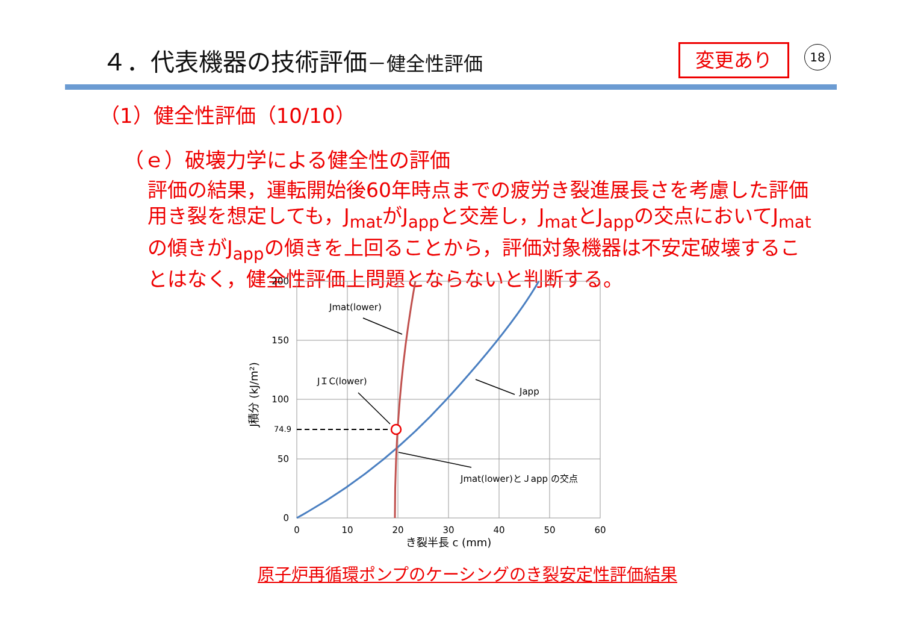４．代表機器の技術評価－健全性評価 変更あり 18
（1）健全性評価（10/10）
（ｅ）破壊力学による健全性の評価
評価の結果，運転開始後60年時点までの疲労き裂進展長さを考慮した評価用き裂を想定しても，J<sub>mat</sub>がJ<sub>app</sub>と交差し，J<sub>mat</sub>とJ<sub>app</sub>の交点においてJ<sub>mat</sub>の傾きがJ<sub>app</sub>の傾きを上回ることから，評価対象機器は不安定破壊することはなく，健全性評価上問題とならないと判断する。
200
150
100
74.9
50
0
0
10
20
30
40
50
60
き裂半長 c (mm)
J積分 (kJ/m²)
Jmat(lower)
JＩC(lower)
Japp
Jmat(lower)とＪapp の交点
原子炉再循環ポンプのケーシングのき裂安定性評価結果